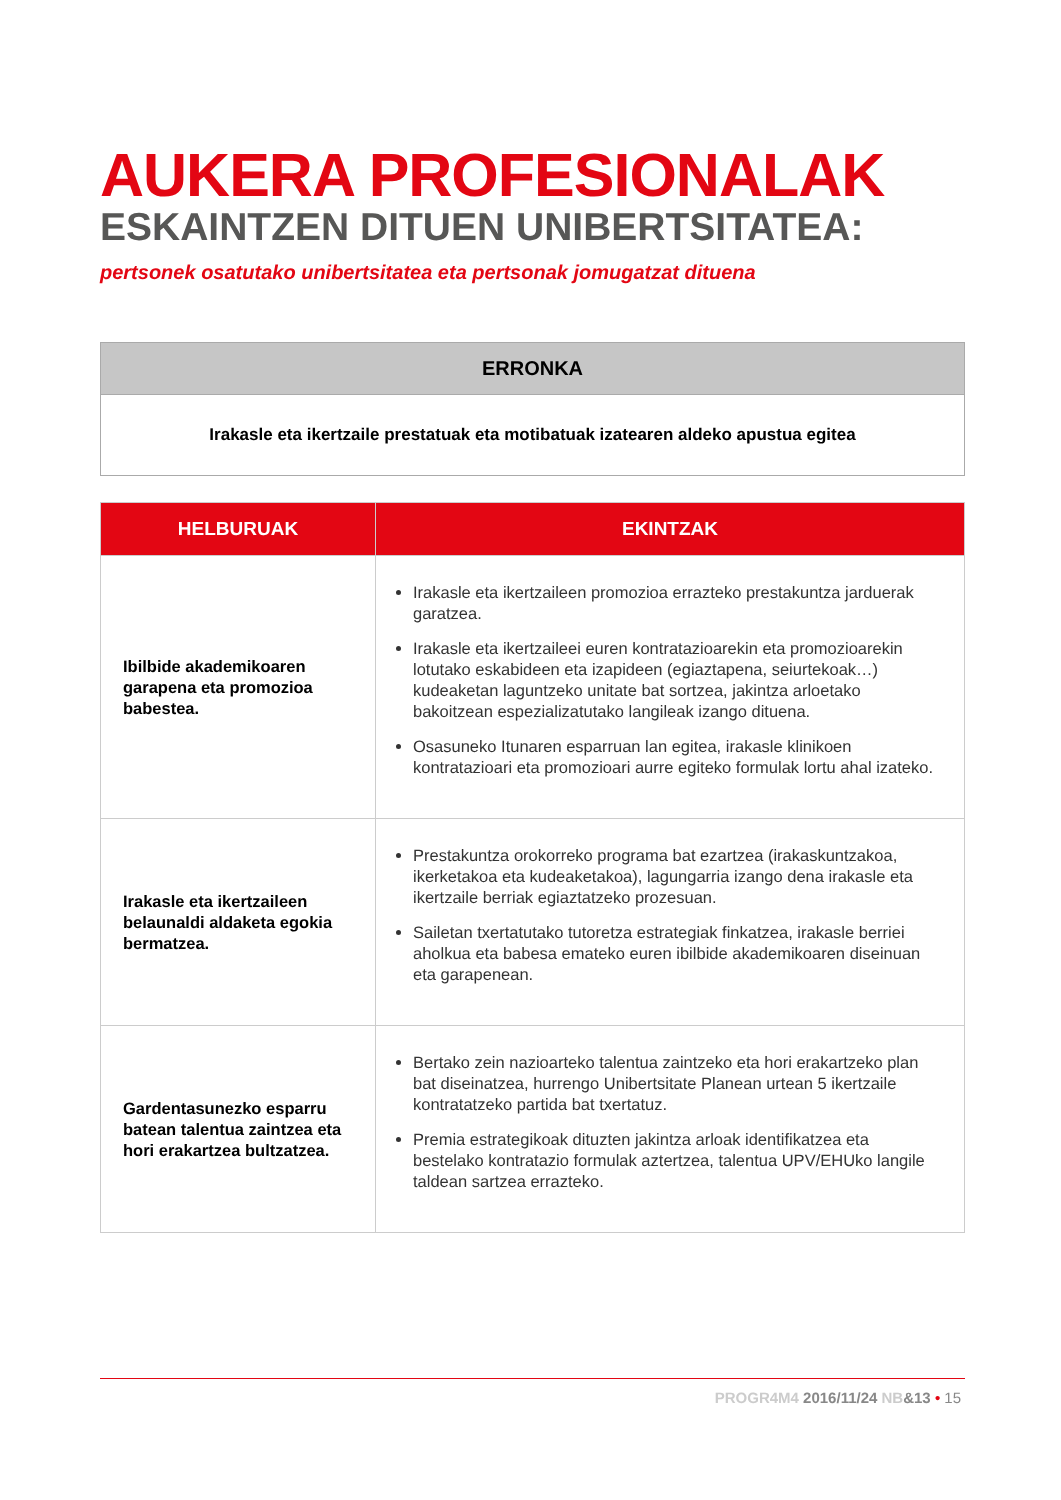AUKERA PROFESIONALAK
ESKAINTZEN DITUEN UNIBERTSITATEA:
pertsonek osatutako unibertsitatea eta pertsonak jomugatzat dituena
ERRONKA
Irakasle eta ikertzaile prestatuak eta motibatuak izatearen aldeko apustua egitea
| HELBURUAK | EKINTZAK |
| --- | --- |
| Ibilbide akademikoaren garapena eta promozioa babestea. | Irakasle eta ikertzaileen promozioa errazteko prestakuntza jarduerak garatzea. Irakasle eta ikertzaileei euren kontratazioarekin eta promozioarekin lotutako eskabideen eta izapideen (egiaztapena, seiurtekoak…) kudeaketan laguntzeko unitate bat sortzea, jakintza arloetako bakoitzean espezializatutako langileak izango dituena. Osasuneko Itunaren esparruan lan egitea, irakasle klinikoen kontratazioari eta promozioari aurre egiteko formulak lortu ahal izateko. |
| Irakasle eta ikertzaileen belaunaldi aldaketa egokia bermatzea. | Prestakuntza orokorreko programa bat ezartzea (irakaskuntzakoa, ikerketakoa eta kudeaketakoa), lagungarria izango dena irakasle eta ikertzaile berriak egiaztatzeko prozesuan. Sailetan txertatutako tutoretza estrategiak finkatzea, irakasle berriei aholkua eta babesa emateko euren ibilbide akademikoaren diseinuan eta garapenean. |
| Gardentasunezko esparru batean talentua zaintzea eta hori erakartzea bultzatzea. | Bertako zein nazioarteko talentua zaintzeko eta hori erakartzeko plan bat diseinatzea, hurrengo Unibertsitate Planean urtean 5 ikertzaile kontratatzeko partida bat txertatuz. Premia estrategikoak dituzten jakintza arloak identifikatzea eta bestelako kontratazio formulak aztertzea, talentua UPV/EHUko langile taldean sartzea errazteko. |
PROGR4M4 2016/11/24 NB&13 • 15